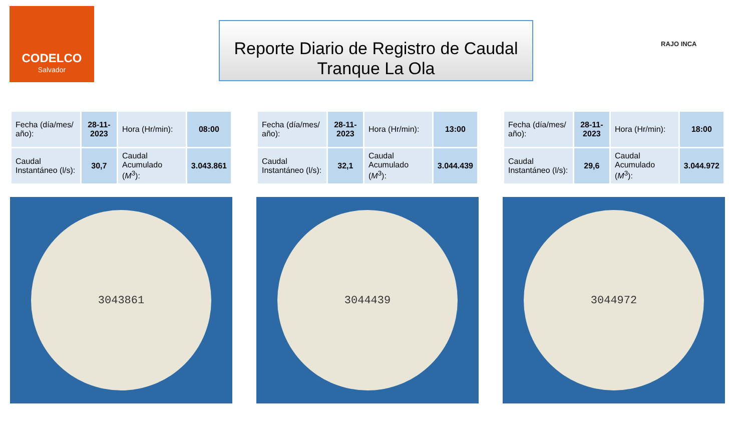CODELCO
Salvador
Reporte Diario de Registro de Caudal
Tranque La Ola
RAJO INCA
| Fecha (día/mes/ año): | 28-11-2023 | Hora (Hr/min): | 08:00 |
| Caudal Instantáneo (l/s): | 30,7 | Caudal Acumulado ( M<sup>3</sup>): | 3.043.861 |
3043861
| Fecha (día/mes/ año): | 28-11-2023 | Hora (Hr/min): | 13:00 |
| Caudal Instantáneo (l/s): | 32,1 | Caudal Acumulado ( M<sup>3</sup>): | 3.044.439 |
3044439
| Fecha (día/mes/ año): | 28-11-2023 | Hora (Hr/min): | 18:00 |
| Caudal Instantáneo (l/s): | 29,6 | Caudal Acumulado ( M<sup>3</sup>): | 3.044.972 |
3044972